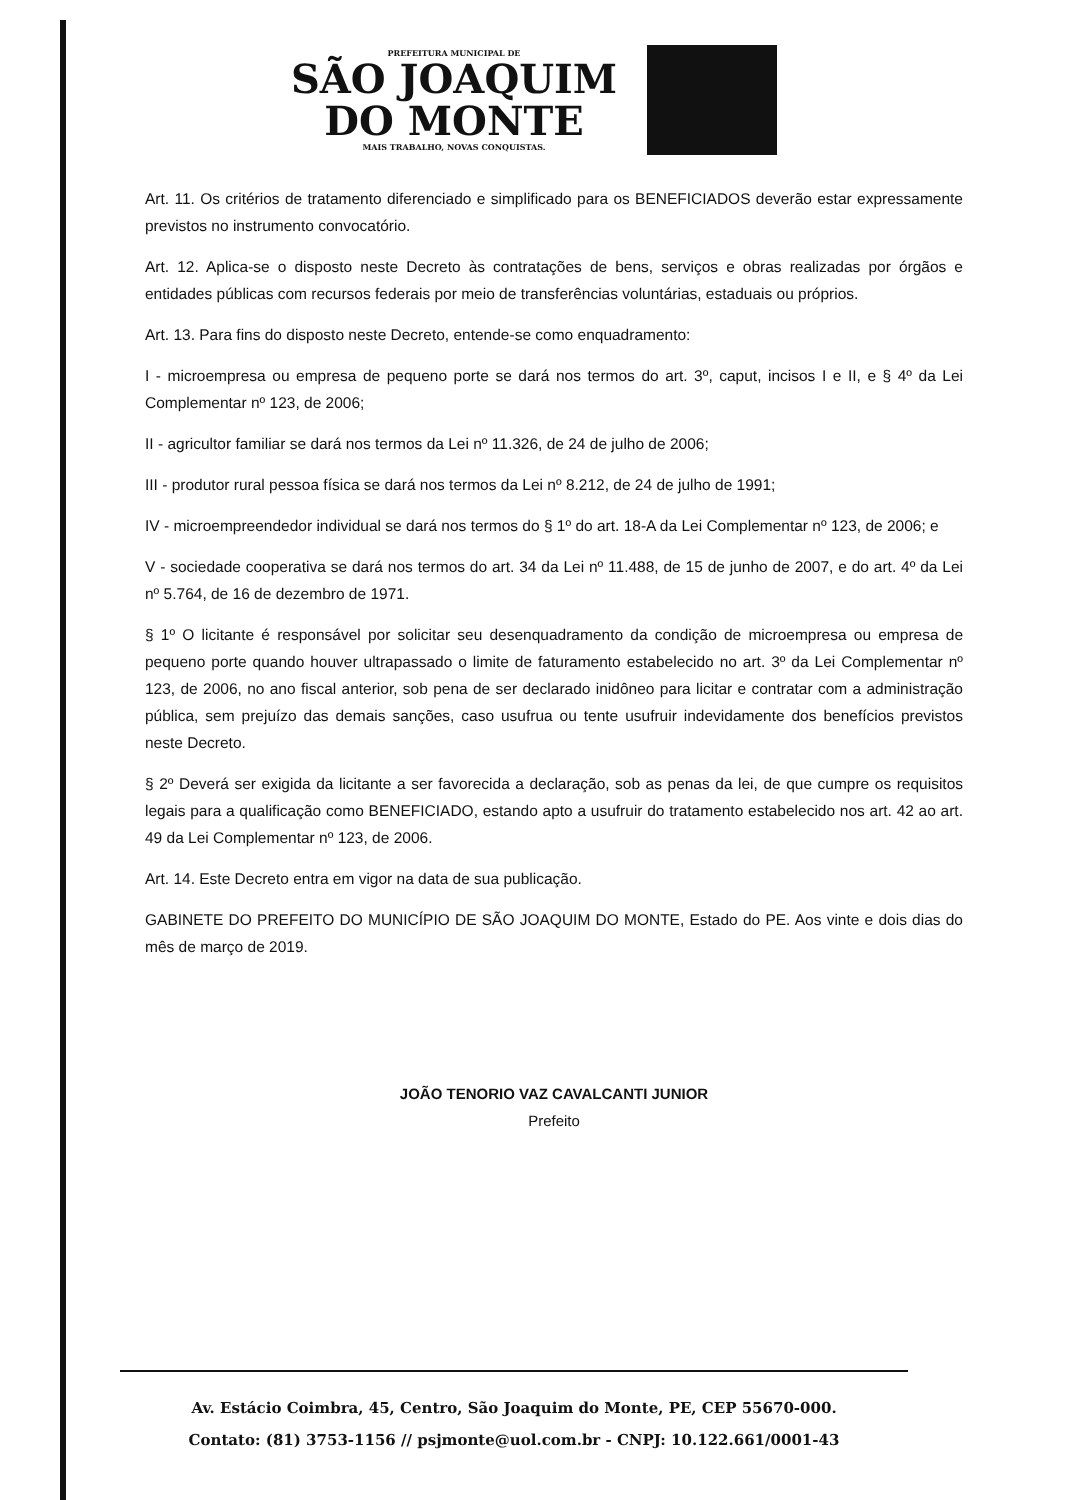PREFEITURA MUNICIPAL DE
SÃO JOAQUIM
DO MONTE
MAIS TRABALHO, NOVAS CONQUISTAS.
Art. 11. Os critérios de tratamento diferenciado e simplificado para os BENEFICIADOS deverão estar expressamente previstos no instrumento convocatório.
Art. 12. Aplica-se o disposto neste Decreto às contratações de bens, serviços e obras realizadas por órgãos e entidades públicas com recursos federais por meio de transferências voluntárias, estaduais ou próprios.
Art. 13. Para fins do disposto neste Decreto, entende-se como enquadramento:
I - microempresa ou empresa de pequeno porte se dará nos termos do art. 3º, caput, incisos I e II, e § 4º da Lei Complementar nº 123, de 2006;
II - agricultor familiar se dará nos termos da Lei nº 11.326, de 24 de julho de 2006;
III - produtor rural pessoa física se dará nos termos da Lei nº 8.212, de 24 de julho de 1991;
IV - microempreendedor individual se dará nos termos do § 1º do art. 18-A da Lei Complementar nº 123, de 2006; e
V - sociedade cooperativa se dará nos termos do art. 34 da Lei nº 11.488, de 15 de junho de 2007, e do art. 4º da Lei nº 5.764, de 16 de dezembro de 1971.
§ 1º O licitante é responsável por solicitar seu desenquadramento da condição de microempresa ou empresa de pequeno porte quando houver ultrapassado o limite de faturamento estabelecido no art. 3º da Lei Complementar nº 123, de 2006, no ano fiscal anterior, sob pena de ser declarado inidôneo para licitar e contratar com a administração pública, sem prejuízo das demais sanções, caso usufrua ou tente usufruir indevidamente dos benefícios previstos neste Decreto.
§ 2º Deverá ser exigida da licitante a ser favorecida a declaração, sob as penas da lei, de que cumpre os requisitos legais para a qualificação como BENEFICIADO, estando apto a usufruir do tratamento estabelecido nos art. 42 ao art. 49 da Lei Complementar nº 123, de 2006.
Art. 14. Este Decreto entra em vigor na data de sua publicação.
GABINETE DO PREFEITO DO MUNICÍPIO DE SÃO JOAQUIM DO MONTE, Estado do PE. Aos vinte e dois dias do mês de março de 2019.
JOÃO TENORIO VAZ CAVALCANTI JUNIOR
Prefeito
Av. Estácio Coimbra, 45, Centro, São Joaquim do Monte, PE, CEP 55670-000.
Contato: (81) 3753-1156 // psjmonte@uol.com.br - CNPJ: 10.122.661/0001-43